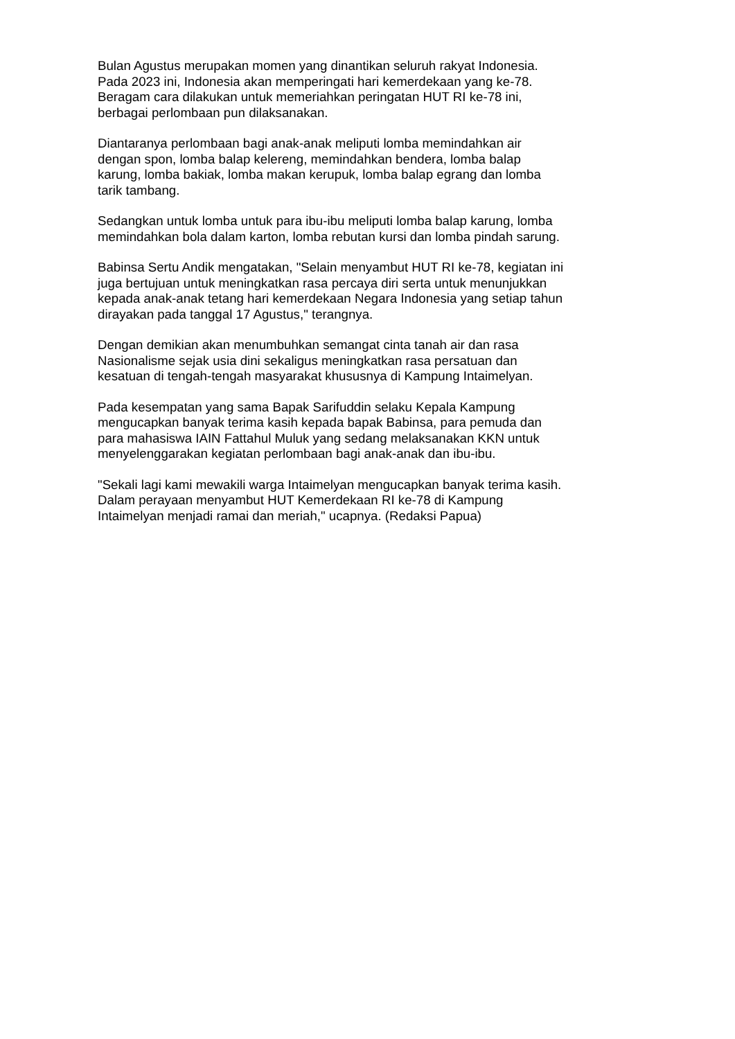Bulan Agustus merupakan momen yang dinantikan seluruh rakyat Indonesia.
Pada 2023 ini, Indonesia akan memperingati hari kemerdekaan yang ke-78.
Beragam cara dilakukan untuk memeriahkan peringatan HUT RI ke-78 ini,
berbagai perlombaan pun dilaksanakan.
Diantaranya perlombaan bagi anak-anak meliputi lomba memindahkan air
dengan spon, lomba balap kelereng, memindahkan bendera, lomba balap
karung, lomba bakiak, lomba makan kerupuk, lomba balap egrang dan lomba
tarik tambang.
Sedangkan untuk lomba untuk para ibu-ibu meliputi lomba balap karung, lomba
memindahkan bola dalam karton, lomba rebutan kursi dan lomba pindah sarung.
Babinsa Sertu Andik mengatakan, "Selain menyambut HUT RI ke-78, kegiatan ini
juga bertujuan untuk meningkatkan rasa percaya diri serta untuk menunjukkan
kepada anak-anak tetang hari kemerdekaan Negara Indonesia yang setiap tahun
dirayakan pada tanggal 17 Agustus," terangnya.
Dengan demikian akan menumbuhkan semangat cinta tanah air dan rasa
Nasionalisme sejak usia dini sekaligus meningkatkan rasa persatuan dan
kesatuan di tengah-tengah masyarakat khususnya di Kampung Intaimelyan.
Pada kesempatan yang sama Bapak Sarifuddin selaku Kepala Kampung
mengucapkan banyak terima kasih kepada bapak Babinsa, para pemuda dan
para mahasiswa IAIN Fattahul Muluk yang sedang melaksanakan KKN untuk
menyelenggarakan kegiatan perlombaan bagi anak-anak dan ibu-ibu.
"Sekali lagi kami mewakili warga Intaimelyan mengucapkan banyak terima kasih.
Dalam perayaan menyambut HUT Kemerdekaan RI ke-78 di Kampung
Intaimelyan menjadi ramai dan meriah," ucapnya. (Redaksi Papua)